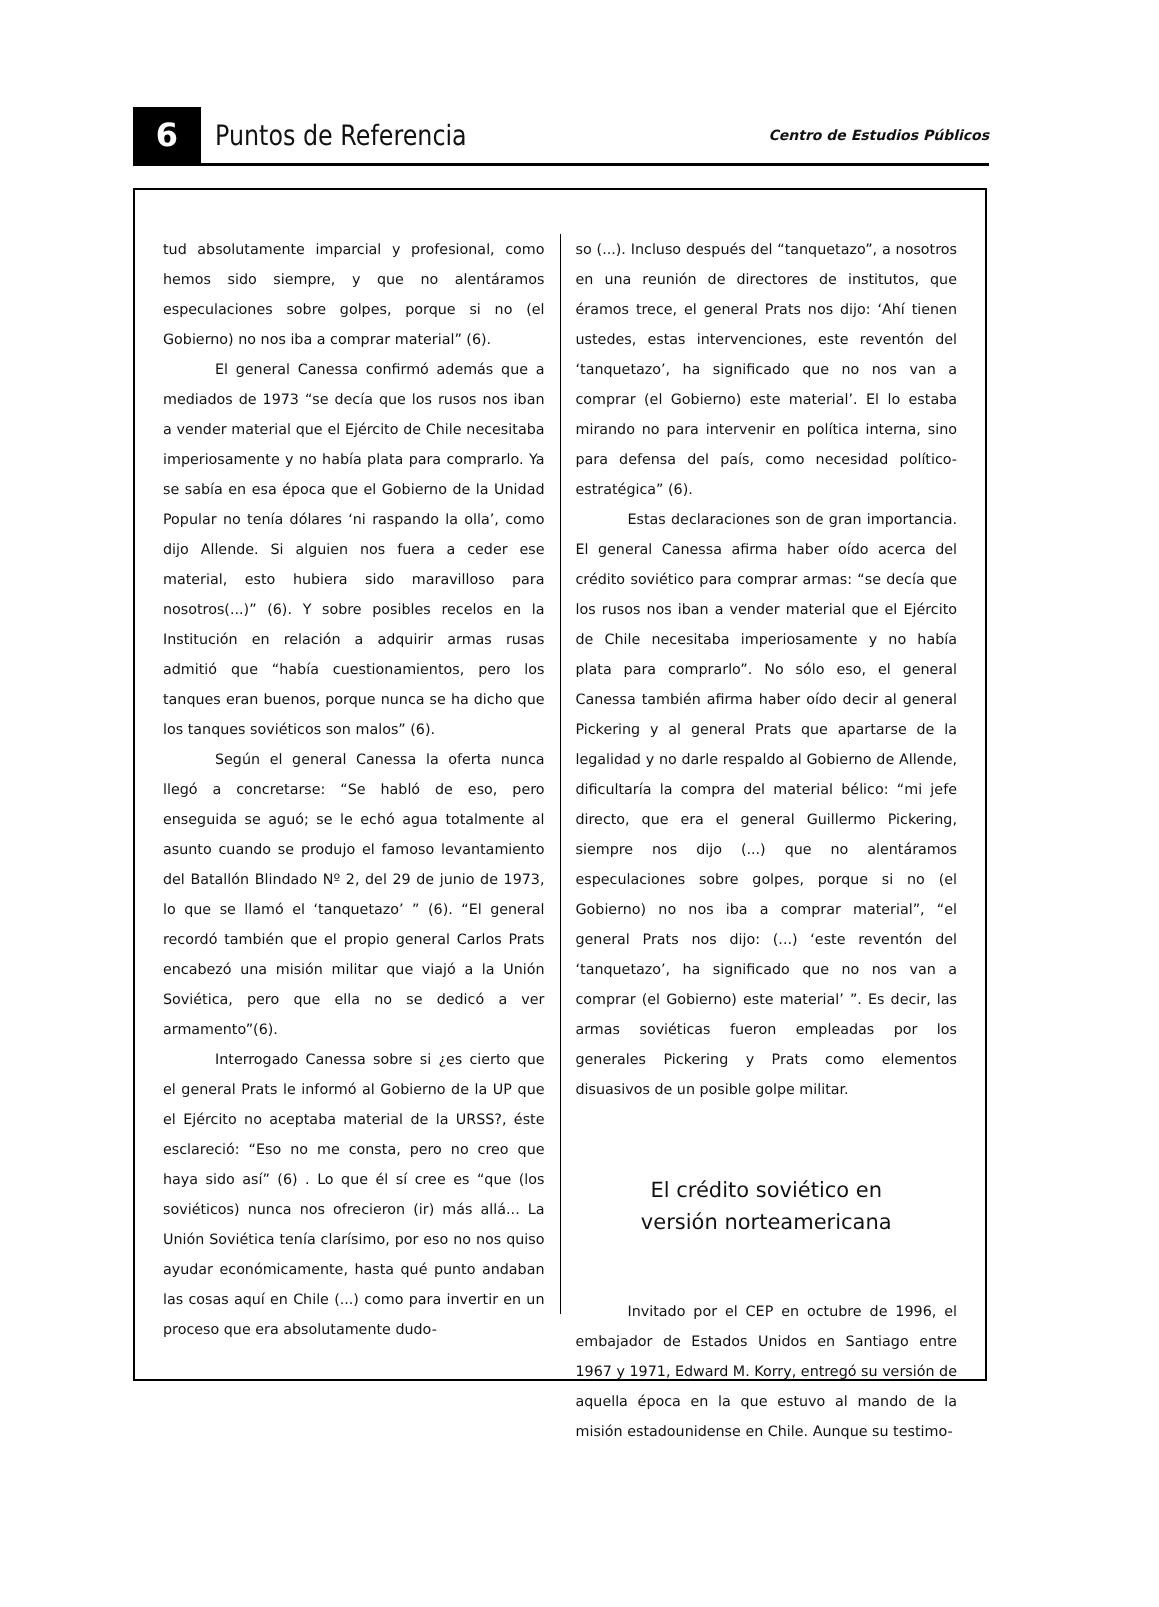6
Puntos de Referencia
Centro de Estudios Públicos
tud absolutamente imparcial y profesional, como hemos sido siempre, y que no alentáramos especulaciones sobre golpes, porque si no (el Gobierno) no nos iba a comprar material” (6).
El general Canessa confirmó además que a mediados de 1973 “se decía que los rusos nos iban a vender material que el Ejército de Chile necesitaba imperiosamente y no había plata para comprarlo. Ya se sabía en esa época que el Gobierno de la Unidad Popular no tenía dólares ‘ni raspando la olla’, como dijo Allende. Si alguien nos fuera a ceder ese material, esto hubiera sido maravilloso para nosotros(...)” (6). Y sobre posibles recelos en la Institución en relación a adquirir armas rusas admitió que “había cuestionamientos, pero los tanques eran buenos, porque nunca se ha dicho que los tanques soviéticos son malos” (6).
Según el general Canessa la oferta nunca llegó a concretarse: “Se habló de eso, pero enseguida se aguó; se le echó agua totalmente al asunto cuando se produjo el famoso levantamiento del Batallón Blindado Nº 2, del 29 de junio de 1973, lo que se llamó el ‘tanquetazo’ ” (6). “El general recordó también que el propio general Carlos Prats encabezó una misión militar que viajó a la Unión Soviética, pero que ella no se dedicó a ver armamento”(6).
Interrogado Canessa sobre si ¿es cierto que el general Prats le informó al Gobierno de la UP que el Ejército no aceptaba material de la URSS?, éste esclareció: “Eso no me consta, pero no creo que haya sido así” (6) . Lo que él sí cree es “que (los soviéticos) nunca nos ofrecieron (ir) más allá... La Unión Soviética tenía clarísimo, por eso no nos quiso ayudar económicamente, hasta qué punto andaban las cosas aquí en Chile (...) como para invertir en un proceso que era absolutamente dudo-
so (...). Incluso después del “tanquetazo”, a nosotros en una reunión de directores de institutos, que éramos trece, el general Prats nos dijo: ‘Ahí tienen ustedes, estas intervenciones, este reventón del ‘tanquetazo’, ha significado que no nos van a comprar (el Gobierno) este material’. El lo estaba mirando no para intervenir en política interna, sino para defensa del país, como necesidad político-estratégica” (6).
Estas declaraciones son de gran importancia. El general Canessa afirma haber oído acerca del crédito soviético para comprar armas: “se decía que los rusos nos iban a vender material que el Ejército de Chile necesitaba imperiosamente y no había plata para comprarlo”. No sólo eso, el general Canessa también afirma haber oído decir al general Pickering y al general Prats que apartarse de la legalidad y no darle respaldo al Gobierno de Allende, dificultaría la compra del material bélico: “mi jefe directo, que era el general Guillermo Pickering, siempre nos dijo (...) que no alentáramos especulaciones sobre golpes, porque si no (el Gobierno) no nos iba a comprar material”, “el general Prats nos dijo: (...) ‘este reventón del ‘tanquetazo’, ha significado que no nos van a comprar (el Gobierno) este material’ ”. Es decir, las armas soviéticas fueron empleadas por los generales Pickering y Prats como elementos disuasivos de un posible golpe militar.
El crédito soviético en
versión norteamericana
Invitado por el CEP en octubre de 1996, el embajador de Estados Unidos en Santiago entre 1967 y 1971, Edward M. Korry, entregó su versión de aquella época en la que estuvo al mando de la misión estadounidense en Chile. Aunque su testimo-